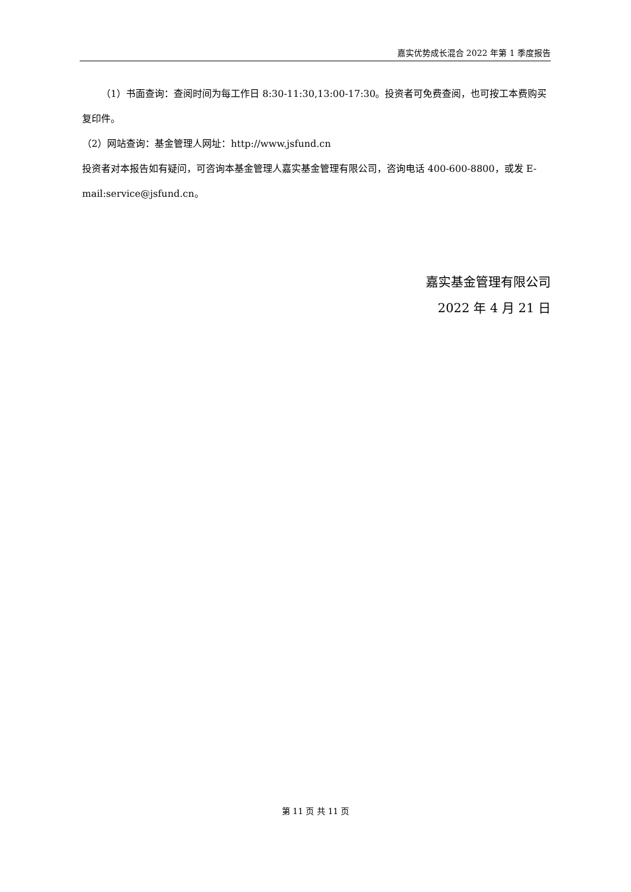嘉实优势成长混合 2022 年第 1 季度报告
（1）书面查询：查阅时间为每工作日 8:30-11:30,13:00-17:30。投资者可免费查阅，也可按工本费购买复印件。
（2）网站查询：基金管理人网址：http://www.jsfund.cn
投资者对本报告如有疑问，可咨询本基金管理人嘉实基金管理有限公司，咨询电话 400-600-8800，或发 E-mail:service@jsfund.cn。
嘉实基金管理有限公司
2022 年 4 月 21 日
第 11 页 共 11 页